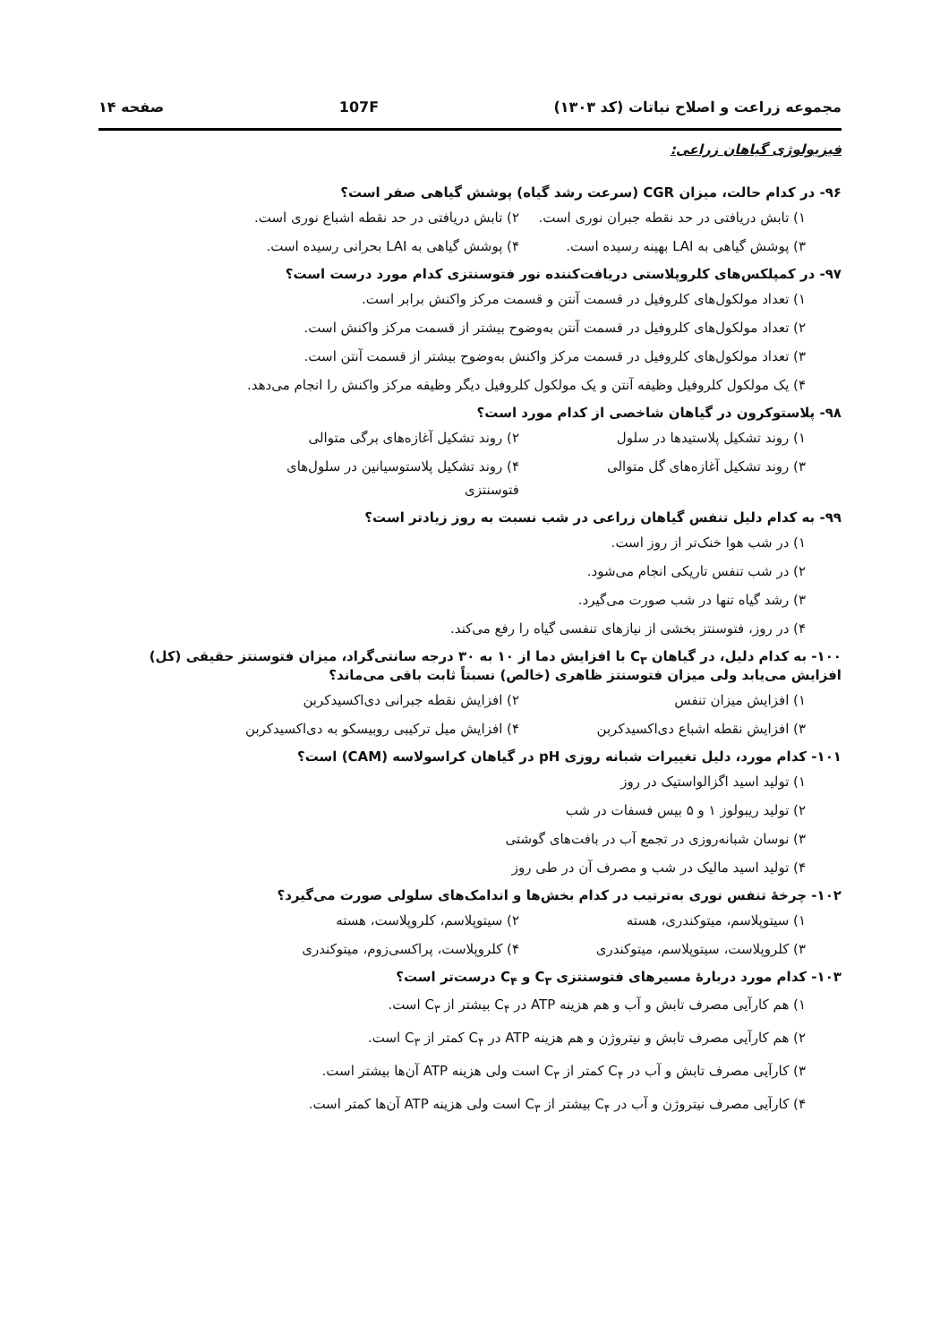مجموعه زراعت و اصلاح نباتات (کد ۱۳۰۳) 107F صفحه ۱۴
فیزیولوژی گیاهان زراعی:
۹۶- در کدام حالت، میزان CGR (سرعت رشد گیاه) پوشش گیاهی صفر است؟
۱) تابش دریافتی در حد نقطه جبران نوری است. ۲) تابش دریافتی در حد نقطه اشباع نوری است.
۳) پوشش گیاهی به LAI بهینه رسیده است. ۴) پوشش گیاهی به LAI بحرانی رسیده است.
۹۷- در کمپلکس‌های کلروپلاستی دریافت‌کننده نور فتوسنتزی کدام مورد درست است؟
۱) تعداد مولکول‌های کلروفیل در قسمت آنتن و قسمت مرکز واکنش برابر است.
۲) تعداد مولکول‌های کلروفیل در قسمت آنتن به‌وضوح بیشتر از قسمت مرکز واکنش است.
۳) تعداد مولکول‌های کلروفیل در قسمت مرکز واکنش به‌وضوح بیشتر از قسمت آنتن است.
۴) یک مولکول کلروفیل وظیفه آنتن و یک مولکول کلروفیل دیگر وظیفه مرکز واکنش را انجام می‌دهد.
۹۸- پلاستوکرون در گیاهان شاخصی از کدام مورد است؟
۱) روند تشکیل پلاستیدها در سلول ۲) روند تشکیل آغازه‌های برگی متوالی
۳) روند تشکیل آغازه‌های گل متوالی ۴) روند تشکیل پلاستوسیانین در سلول‌های فتوسنتزی
۹۹- به کدام دلیل تنفس گیاهان زراعی در شب نسبت به روز زیادتر است؟
۱) در شب هوا خنک‌تر از روز است.
۲) در شب تنفس تاریکی انجام می‌شود.
۳) رشد گیاه تنها در شب صورت می‌گیرد.
۴) در روز، فتوسنتز بخشی از نیازهای تنفسی گیاه را رفع می‌کند.
۱۰۰- به کدام دلیل، در گیاهان C<sub>۳</sub> با افزایش دما از ۱۰ به ۳۰ درجه سانتی‌گراد، میزان فتوسنتز حقیقی (کل) افزایش می‌یابد ولی میزان فتوسنتز ظاهری (خالص) نسبتاً ثابت باقی می‌ماند؟
۱) افزایش میزان تنفس ۲) افزایش نقطه جبرانی دی‌اکسیدکربن
۳) افزایش نقطه اشباع دی‌اکسیدکربن ۴) افزایش میل ترکیبی روبیسکو به دی‌اکسیدکربن
۱۰۱- کدام مورد، دلیل تغییرات شبانه روزی pH در گیاهان کراسولاسه (CAM) است؟
۱) تولید اسید اگزالواستیک در روز
۲) تولید ریبولوز ۱ و ۵ بیس فسفات در شب
۳) نوسان شبانه‌روزی در تجمع آب در بافت‌های گوشتی
۴) تولید اسید مالیک در شب و مصرف آن در طی روز
۱۰۲- چرخهٔ تنفس نوری به‌ترتیب در کدام بخش‌ها و اندامک‌های سلولی صورت می‌گیرد؟
۱) سیتوپلاسم، میتوکندری، هسته ۲) سیتوپلاسم، کلروپلاست، هسته
۳) کلروپلاست، سیتوپلاسم، میتوکندری ۴) کلروپلاست، پراکسی‌زوم، میتوکندری
۱۰۳- کدام مورد دربارهٔ مسیرهای فتوسنتزی C<sub>۳</sub> و C<sub>۴</sub> درست‌تر است؟
۱) هم کارآیی مصرف تابش و آب و هم هزینه ATP در C<sub>۴</sub> بیشتر از C<sub>۳</sub> است.
۲) هم کارآیی مصرف تابش و نیتروژن و هم هزینه ATP در C<sub>۴</sub> کمتر از C<sub>۳</sub> است.
۳) کارآیی مصرف تابش و آب در C<sub>۴</sub> کمتر از C<sub>۳</sub> است ولی هزینه ATP آن‌ها بیشتر است.
۴) کارآیی مصرف نیتروژن و آب در C<sub>۴</sub> بیشتر از C<sub>۳</sub> است ولی هزینه ATP آن‌ها کمتر است.